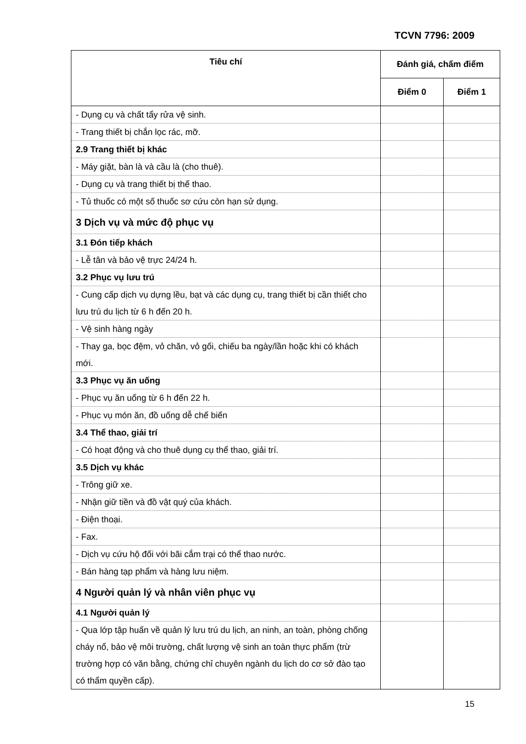TCVN 7796: 2009
| Tiêu chí | Đánh giá, chấm điểm | |
| --- | --- | --- |
| | Điểm 0 | Điểm 1 |
| - Dụng cụ và chất tẩy rửa vệ sinh. | | |
| - Trang thiết bị chắn lọc rác, mỡ. | | |
| 2.9 Trang thiết bị khác | | |
| - Máy giặt, bàn là và cầu là (cho thuê). | | |
| - Dụng cụ và trang thiết bị thể thao. | | |
| - Tủ thuốc có một số thuốc sơ cứu còn hạn sử dụng. | | |
| 3 Dịch vụ và mức độ phục vụ | | |
| 3.1 Đón tiếp khách | | |
| - Lễ tân và bảo vệ trực 24/24 h. | | |
| 3.2 Phục vụ lưu trú | | |
| - Cung cấp dịch vụ dựng lều, bạt và các dụng cụ, trang thiết bị cần thiết cho lưu trú du lịch từ 6 h đến 20 h. | | |
| - Vệ sinh hàng ngày | | |
| - Thay ga, bọc đệm, vỏ chăn, vỏ gối, chiếu ba ngày/lần hoặc khi có khách mới. | | |
| 3.3 Phục vụ ăn uống | | |
| - Phục vụ ăn uống từ 6 h đến 22 h. | | |
| - Phục vụ món ăn, đồ uống dễ chế biến | | |
| 3.4 Thể thao, giải trí | | |
| - Có hoạt động và cho thuê dụng cụ thể thao, giải trí. | | |
| 3.5 Dịch vụ khác | | |
| - Trông giữ xe. | | |
| - Nhận giữ tiền và đồ vật quý của khách. | | |
| - Điện thoại. | | |
| - Fax. | | |
| - Dịch vụ cứu hộ đối với bãi cắm trại có thể thao nước. | | |
| - Bán hàng tạp phẩm và hàng lưu niệm. | | |
| 4 Người quản lý và nhân viên phục vụ | | |
| 4.1 Người quản lý | | |
| - Qua lớp tập huấn về quản lý lưu trú du lịch, an ninh, an toàn, phòng chống cháy nổ, bảo vệ môi trường, chất lượng vệ sinh an toàn thực phẩm (trừ trường hợp có văn bằng, chứng chỉ chuyên ngành du lịch do cơ sở đào tạo có thẩm quyền cấp). | | |
15